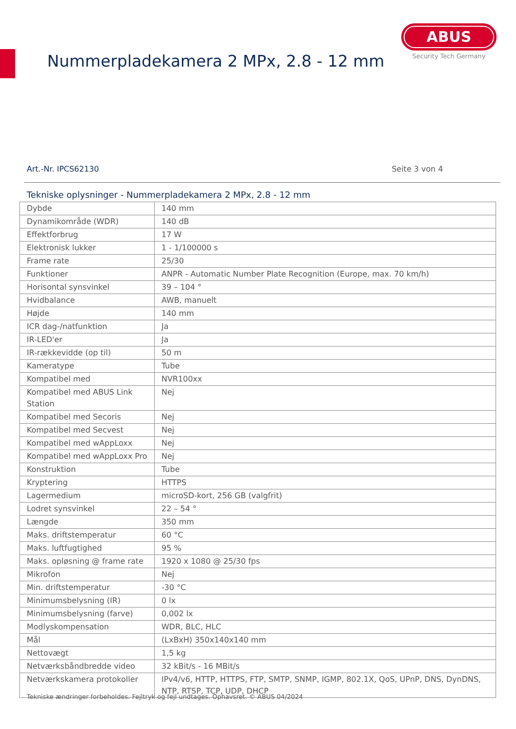Nummerpladekamera 2 MPx, 2.8 - 12 mm
ABUS
Security Tech Germany
Art.-Nr. IPCS62130 Seite 3 von 4
Tekniske oplysninger - Nummerpladekamera 2 MPx, 2.8 - 12 mm
| Dybde | 140 mm |
| Dynamikområde (WDR) | 140 dB |
| Effektforbrug | 17 W |
| Elektronisk lukker | 1 - 1/100000 s |
| Frame rate | 25/30 |
| Funktioner | ANPR - Automatic Number Plate Recognition (Europe, max. 70 km/h) |
| Horisontal synsvinkel | 39 – 104 ° |
| Hvidbalance | AWB, manuelt |
| Højde | 140 mm |
| ICR dag-/natfunktion | Ja |
| IR-LED'er | Ja |
| IR-rækkevidde (op til) | 50 m |
| Kameratype | Tube |
| Kompatibel med | NVR100xx |
| Kompatibel med ABUS Link Station | Nej |
| Kompatibel med Secoris | Nej |
| Kompatibel med Secvest | Nej |
| Kompatibel med wAppLoxx | Nej |
| Kompatibel med wAppLoxx Pro | Nej |
| Konstruktion | Tube |
| Kryptering | HTTPS |
| Lagermedium | microSD-kort, 256 GB (valgfrit) |
| Lodret synsvinkel | 22 – 54 ° |
| Længde | 350 mm |
| Maks. driftstemperatur | 60 °C |
| Maks. luftfugtighed | 95 % |
| Maks. opløsning @ frame rate | 1920 x 1080 @ 25/30 fps |
| Mikrofon | Nej |
| Min. driftstemperatur | -30 °C |
| Minimumsbelysning (IR) | 0 lx |
| Minimumsbelysning (farve) | 0,002 lx |
| Modlyskompensation | WDR, BLC, HLC |
| Mål | (LxBxH) 350x140x140 mm |
| Nettovægt | 1,5 kg |
| Netværksbåndbredde video | 32 kBit/s - 16 MBit/s |
| Netværkskamera protokoller | IPv4/v6, HTTP, HTTPS, FTP, SMTP, SNMP, IGMP, 802.1X, QoS, UPnP, DNS, DynDNS, NTP, RTSP, TCP, UDP, DHCP |
Tekniske ændringer forbeholdes. Fejltryk og fejl undtages. Ophavsret. © ABUS 04/2024